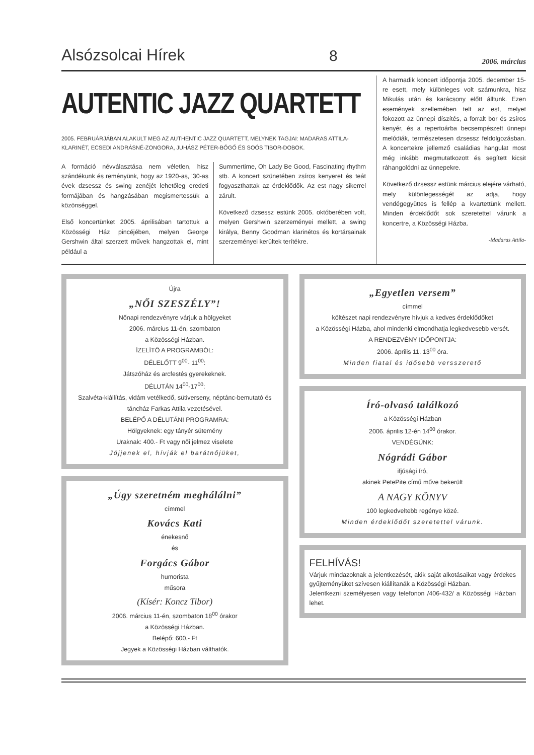Alsózsolcai Hírek 8 2006. március
AUTENTIC JAZZ QUARTETT
2005. FEBRUÁRJÁBAN ALAKULT MEG AZ AUTHENTIC JAZZ QUARTETT, MELYNEK TAGJAI: MADARAS ATTILA-KLARINÉT, ECSEDI ANDRÁSNÉ-ZONGORA, JUHÁSZ PÉTER-BŐGŐ ÉS SOÓS TIBOR-DOBOK.
A formáció névválasztása nem véletlen, hisz szándékunk és reményünk, hogy az 1920-as, '30-as évek dzsessz és swing zenéjét lehetőleg eredeti formájában és hangzásában megismertessük a közönséggel.
Első koncertünket 2005. áprilisában tartottuk a Közösségi Ház pincéjében, melyen George Gershwin által szerzett művek hangzottak el, mint például a
Summertime, Oh Lady Be Good, Fascinating rhythm stb. A koncert szünetében zsíros kenyeret és teát fogyaszthattak az érdeklődők. Az est nagy sikerrel zárult.
Következő dzsessz estünk 2005. októberében volt, melyen Gershwin szerzeményei mellett, a swing királya, Benny Goodman klarinétos és kortársainak szerzeményei kerültek terítékre.
A harmadik koncert időpontja 2005. december 15-re esett, mely különleges volt számunkra, hisz Mikulás után és karácsony előtt álltunk. Ezen események szellemében telt az est, melyet fokozott az ünnepi díszítés, a forralt bor és zsíros kenyér, és a repertoárba becsempészett ünnepi melódiák, természetesen dzsessz feldolgozásban. A koncertekre jellemző családias hangulat most még inkább megmutatkozott és segített kicsit ráhangolódni az ünnepekre.
Következő dzsessz estünk március elejére várható, mely különlegességét az adja, hogy vendégegyüttes is fellép a kvartettünk mellett. Minden érdeklődőt sok szeretettel várunk a koncertre, a Közösségi Házba.
-Madaras Attila-
Újra
„NŐI SZESZÉLY”!
Nőnapi rendezvényre várjuk a hölgyeket
2006. március 11-én, szombaton
a Közösségi Házban.
ÍZELÍTŐ A PROGRAMBÓL:
DÉLELŐTT 9<sup>00</sup>- 11<sup>00</sup>:
Játszóház és arcfestés gyerekeknek.
DÉLUTÁN 14<sup>00</sup>-17<sup>00</sup>:
Szalvéta-kiállítás, vidám vetélkedő, sütiverseny, néptánc-bemutató és táncház Farkas Attila vezetésével.
BELÉPŐ A DÉLUTÁNI PROGRAMRA:
Hölgyeknek: egy tányér sütemény
Uraknak: 400.- Ft vagy női jelmez viselete
Jöjjenek el, hívják el barátnőjüket,
„Úgy szeretném meghálálni”
címmel
Kovács Kati
énekesnő
és
Forgács Gábor
humorista
műsora
(Kísér: Koncz Tibor)
2006. március 11-én, szombaton 18<sup>00</sup> órakor
a Közösségi Házban.
Belépő: 600,- Ft
Jegyek a Közösségi Házban válthatók.
„Egyetlen versem”
címmel
költészet napi rendezvényre hívjuk a kedves érdeklődőket
a Közösségi Házba, ahol mindenki elmondhatja legkedvesebb versét.
A RENDEZVÉNY IDŐPONTJA:
2006. április 11. 13<sup>00</sup> óra.
Minden fiatal és idősebb versszerető
Író-olvasó találkozó
a Közösségi Házban
2006. április 12-én 14<sup>00</sup> órakor.
VENDÉGÜNK:
Nógrádi Gábor
ifjúsági író,
akinek PetePite című műve bekerült
A NAGY KÖNYV
100 legkedveltebb regénye közé.
Minden érdeklődőt szeretettel várunk.
FELHÍVÁS!
Várjuk mindazoknak a jelentkezését, akik saját alkotásaikat vagy érdekes gyűjteményüket szívesen kiállítanák a Közösségi Házban.
Jelentkezni személyesen vagy telefonon /406-432/ a Közösségi Házban lehet.